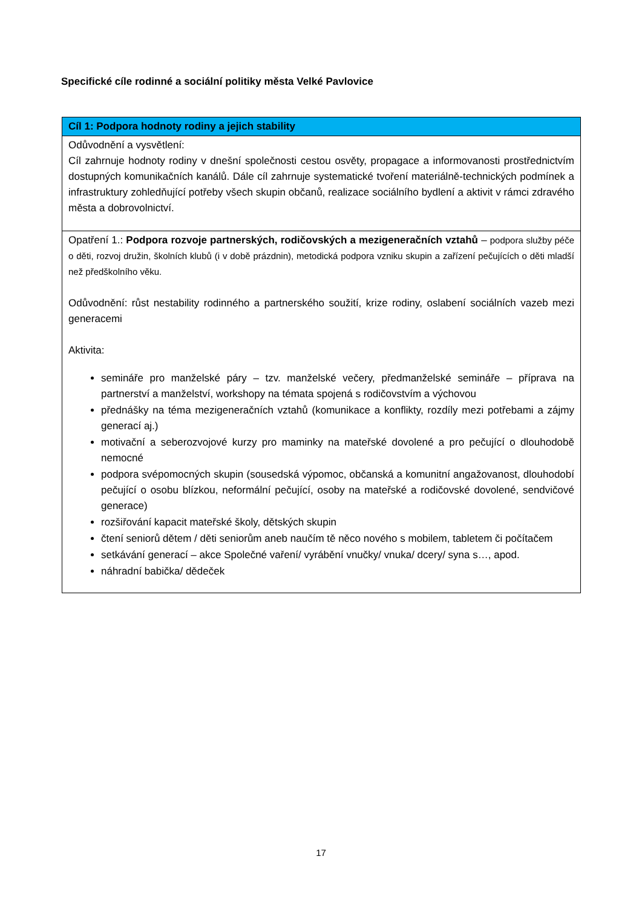Specifické cíle rodinné a sociální politiky města Velké Pavlovice
| Cíl 1: Podpora hodnoty rodiny a jejich stability |
| --- |
| Odůvodnění a vysvětlení: Cíl zahrnuje hodnoty rodiny v dnešní společnosti cestou osvěty, propagace a informovanosti prostřednictvím dostupných komunikačních kanálů. Dále cíl zahrnuje systematické tvoření materiálně-technických podmínek a infrastruktury zohledňující potřeby všech skupin občanů, realizace sociálního bydlení a aktivit v rámci zdravého města a dobrovolnictví. |
| Opatření 1.: Podpora rozvoje partnerských, rodičovských a mezigeneračních vztahů – podpora služby péče o děti, rozvoj družin, školních klubů (i v době prázdnin), metodická podpora vzniku skupin a zařízení pečujících o děti mladší než předškolního věku. Odůvodnění: růst nestability rodinného a partnerského soužití, krize rodiny, oslabení sociálních vazeb mezi generacemi Aktivita: semináře pro manželské páry – tzv. manželské večery, předmanželské semináře – příprava na partnerství a manželství, workshopy na témata spojená s rodičovstvím a výchovou přednášky na téma mezigeneračních vztahů (komunikace a konflikty, rozdíly mezi potřebami a zájmy generací aj.) motivační a seberozvojové kurzy pro maminky na mateřské dovolené a pro pečující o dlouhodobě nemocné podpora svépomocných skupin (sousedská výpomoc, občanská a komunitní angažovanost, dlouhodobí pečující o osobu blízkou, neformální pečující, osoby na mateřské a rodičovské dovolené, sendvičové generace) rozšiřování kapacit mateřské školy, dětských skupin čtení seniorů dětem / děti seniorům aneb naučím tě něco nového s mobilem, tabletem či počítačem setkávání generací – akce Společné vaření/ vyrábění vnučky/ vnuka/ dcery/ syna s…, apod. náhradní babička/ dědeček |
17